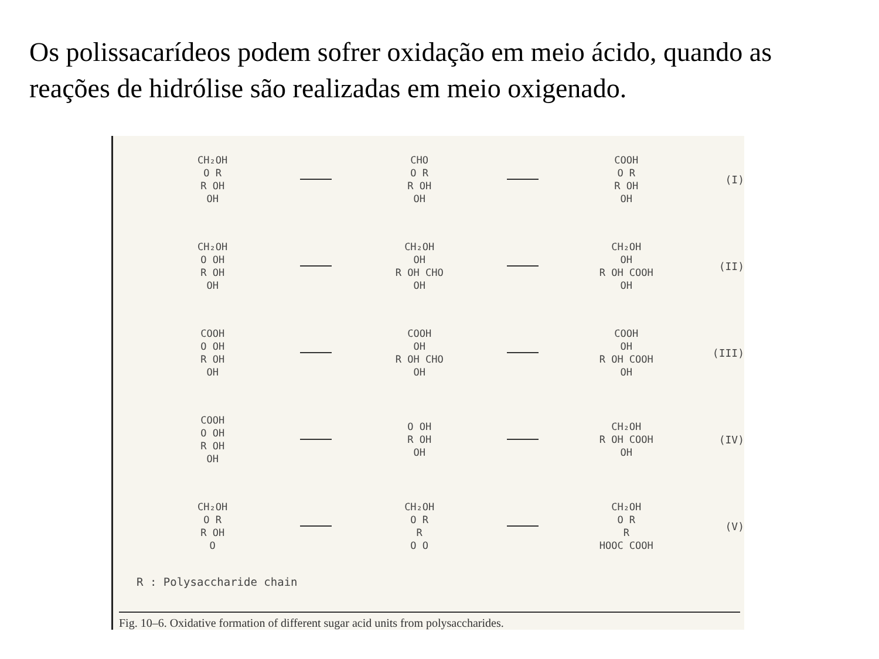Os polissacarídeos podem sofrer oxidação em meio ácido, quando as reações de hidrólise são realizadas em meio oxigenado.
CH₂OH
O R
R OH
OH
CHO
O R
R OH
OH
COOH
O R
R OH
OH
(I)
CH₂OH
O OH
R OH
OH
CH₂OH
OH
R OH CHO
OH
CH₂OH
OH
R OH COOH
OH
(II)
COOH
O OH
R OH
OH
COOH
OH
R OH CHO
OH
COOH
OH
R OH COOH
OH
(III)
COOH
O OH
R OH
OH
O OH
R OH
OH
CH₂OH
R OH COOH
OH
(IV)
CH₂OH
O R
R OH
O
CH₂OH
O R
R
O O
CH₂OH
O R
R
HOOC COOH
(V)
R : Polysaccharide chain
Fig. 10–6. Oxidative formation of different sugar acid units from polysaccharides.